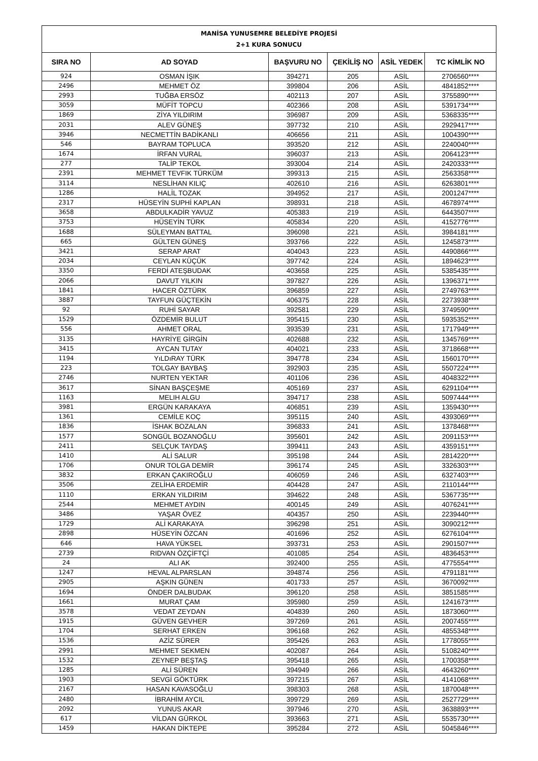| MANİSA YUNUSEMRE BELEDİYE PROJESİ 2+1 KURA SONUCU | | | | | |
| SIRA NO | AD SOYAD | BAŞVURU NO | ÇEKİLİŞ NO | ASİL YEDEK | TC KİMLİK NO |
| 924 | OSMAN İŞIK | 394271 | 205 | ASİL | 2706560**** |
| 2496 | MEHMET ÖZ | 399804 | 206 | ASİL | 4841852**** |
| 2993 | TUĞBA ERSÖZ | 402113 | 207 | ASİL | 3755890**** |
| 3059 | MÜFİT TOPCU | 402366 | 208 | ASİL | 5391734**** |
| 1869 | ZİYA YILDIRIM | 396987 | 209 | ASİL | 5368335**** |
| 2031 | ALEV GÜNEŞ | 397732 | 210 | ASİL | 2929417**** |
| 3946 | NECMETTİN BADİKANLI | 406656 | 211 | ASİL | 1004390**** |
| 546 | BAYRAM TOPLUCA | 393520 | 212 | ASİL | 2240040**** |
| 1674 | İRFAN VURAL | 396037 | 213 | ASİL | 2064123**** |
| 277 | TALİP TEKOL | 393004 | 214 | ASİL | 2420333**** |
| 2391 | MEHMET TEVFIK TÜRKÜM | 399313 | 215 | ASİL | 2563358**** |
| 3114 | NESLİHAN KILIÇ | 402610 | 216 | ASİL | 6263801**** |
| 1286 | HALİL TOZAK | 394952 | 217 | ASİL | 2001247**** |
| 2317 | HÜSEYİN SUPHİ KAPLAN | 398931 | 218 | ASİL | 4678974**** |
| 3658 | ABDULKADİR YAVUZ | 405383 | 219 | ASİL | 6443507**** |
| 3753 | HÜSEYİN TÜRK | 405834 | 220 | ASİL | 4152776**** |
| 1688 | SÜLEYMAN BATTAL | 396098 | 221 | ASİL | 3984181**** |
| 665 | GÜLTEN GÜNEŞ | 393766 | 222 | ASİL | 1245873**** |
| 3421 | SERAP ARAT | 404043 | 223 | ASİL | 4490866**** |
| 2034 | CEYLAN KÜÇÜK | 397742 | 224 | ASİL | 1894623**** |
| 3350 | FERDİ ATEŞBUDAK | 403658 | 225 | ASİL | 5385435**** |
| 2066 | DAVUT YILKIN | 397827 | 226 | ASİL | 1396371**** |
| 1841 | HACER ÖZTÜRK | 396859 | 227 | ASİL | 2749763**** |
| 3887 | TAYFUN GÜÇTEKİN | 406375 | 228 | ASİL | 2273938**** |
| 92 | RUHİ SAYAR | 392581 | 229 | ASİL | 3749590**** |
| 1529 | ÖZDEMİR BULUT | 395415 | 230 | ASİL | 5935352**** |
| 556 | AHMET ORAL | 393539 | 231 | ASİL | 1717949**** |
| 3135 | HAYRİYE GİRGİN | 402688 | 232 | ASİL | 1345769**** |
| 3415 | AYCAN TUTAY | 404021 | 233 | ASİL | 3718668**** |
| 1194 | YıLDıRAY TÜRK | 394778 | 234 | ASİL | 1560170**** |
| 223 | TOLGAY BAYBAŞ | 392903 | 235 | ASİL | 5507224**** |
| 2746 | NURTEN YEKTAR | 401106 | 236 | ASİL | 4048322**** |
| 3617 | SİNAN BAŞÇEŞME | 405169 | 237 | ASİL | 6291104**** |
| 1163 | MELIH ALGU | 394717 | 238 | ASİL | 5097444**** |
| 3981 | ERGÜN KARAKAYA | 406851 | 239 | ASİL | 1359430**** |
| 1361 | CEMİLE KOÇ | 395115 | 240 | ASİL | 4393069**** |
| 1836 | İSHAK BOZALAN | 396833 | 241 | ASİL | 1378468**** |
| 1577 | SONGÜL BOZANOĞLU | 395601 | 242 | ASİL | 2091153**** |
| 2411 | SELÇUK TAYDAŞ | 399411 | 243 | ASİL | 4359151**** |
| 1410 | ALİ SALUR | 395198 | 244 | ASİL | 2814220**** |
| 1706 | ONUR TOLGA DEMİR | 396174 | 245 | ASİL | 3326303**** |
| 3832 | ERKAN ÇAKIROĞLU | 406059 | 246 | ASİL | 6327403**** |
| 3506 | ZELİHA ERDEMİR | 404428 | 247 | ASİL | 2110144**** |
| 1110 | ERKAN YILDIRIM | 394622 | 248 | ASİL | 5367735**** |
| 2544 | MEHMET AYDIN | 400145 | 249 | ASİL | 4076241**** |
| 3486 | YAŞAR ÖVEZ | 404357 | 250 | ASİL | 2239440**** |
| 1729 | ALİ KARAKAYA | 396298 | 251 | ASİL | 3090212**** |
| 2898 | HÜSEYİN ÖZCAN | 401696 | 252 | ASİL | 6276104**** |
| 646 | HAVA YÜKSEL | 393731 | 253 | ASİL | 2901507**** |
| 2739 | RIDVAN ÖZÇİFTÇİ | 401085 | 254 | ASİL | 4836453**** |
| 24 | ALI AK | 392400 | 255 | ASİL | 4775554**** |
| 1247 | HEVAL ALPARSLAN | 394874 | 256 | ASİL | 4791181**** |
| 2905 | AŞKIN GÜNEN | 401733 | 257 | ASİL | 3670092**** |
| 1694 | ÖNDER DALBUDAK | 396120 | 258 | ASİL | 3851585**** |
| 1661 | MURAT ÇAM | 395980 | 259 | ASİL | 1241673**** |
| 3578 | VEDAT ZEYDAN | 404839 | 260 | ASİL | 1873060**** |
| 1915 | GÜVEN GEVHER | 397269 | 261 | ASİL | 2007455**** |
| 1704 | SERHAT ERKEN | 396168 | 262 | ASİL | 4855348**** |
| 1536 | AZİZ SÜRER | 395426 | 263 | ASİL | 1778055**** |
| 2991 | MEHMET SEKMEN | 402087 | 264 | ASİL | 5108240**** |
| 1532 | ZEYNEP BEŞTAŞ | 395418 | 265 | ASİL | 1700358**** |
| 1285 | ALİ SÜREN | 394949 | 266 | ASİL | 4643260**** |
| 1903 | SEVGİ GÖKTÜRK | 397215 | 267 | ASİL | 4141068**** |
| 2167 | HASAN KAVASOĞLU | 398303 | 268 | ASİL | 1870048**** |
| 2480 | İBRAHİM AYCIL | 399729 | 269 | ASİL | 2527729**** |
| 2092 | YUNUS AKAR | 397946 | 270 | ASİL | 3638893**** |
| 617 | VİLDAN GÜRKOL | 393663 | 271 | ASİL | 5535730**** |
| 1459 | HAKAN DİKTEPE | 395284 | 272 | ASİL | 5045846**** |